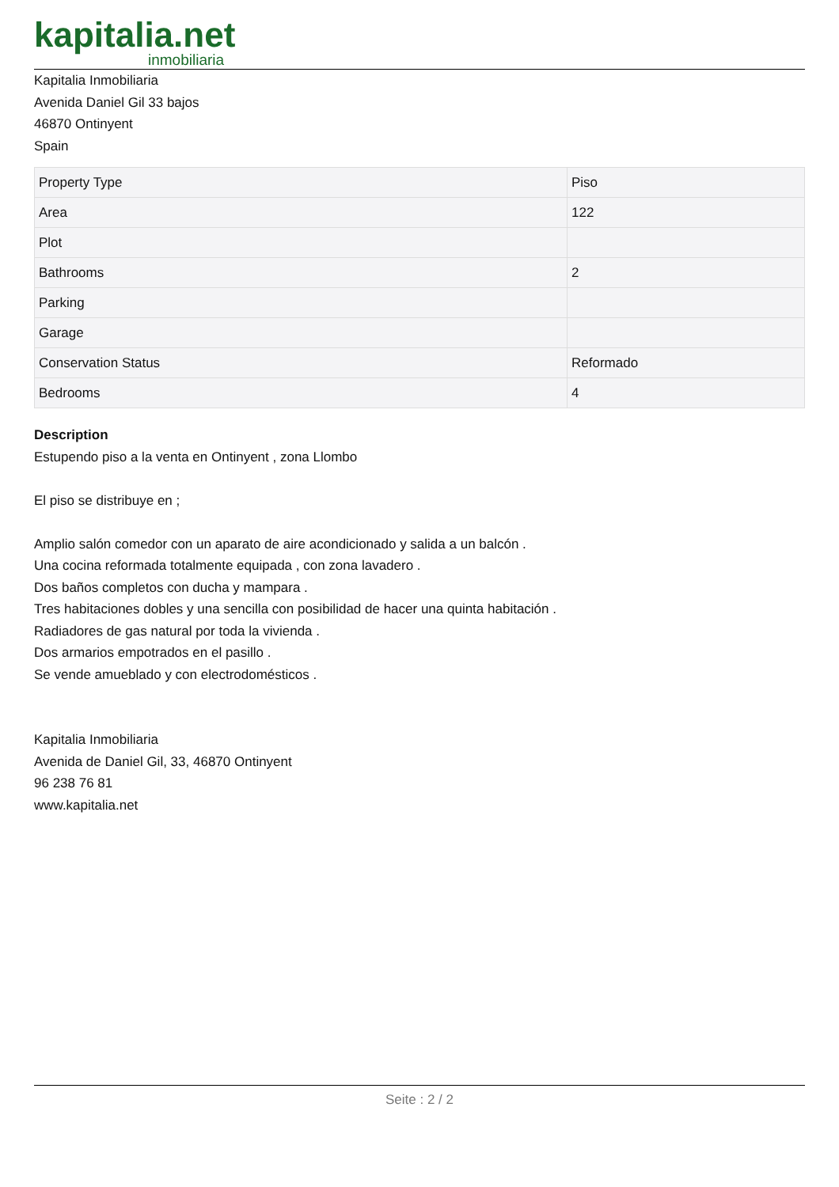kapitalia.net
inmobiliaria
Kapitalia Inmobiliaria
Avenida Daniel Gil 33 bajos
46870 Ontinyent
Spain
| Property Type | Piso |
| Area | 122 |
| Plot | |
| Bathrooms | 2 |
| Parking | |
| Garage | |
| Conservation Status | Reformado |
| Bedrooms | 4 |
Description
Estupendo piso a la venta en Ontinyent , zona Llombo
El piso se distribuye en ;
Amplio salón comedor con un aparato de aire acondicionado y salida a un balcón .
Una cocina reformada totalmente equipada , con zona lavadero .
Dos baños completos con ducha y mampara .
Tres habitaciones dobles y una sencilla con posibilidad de hacer una quinta habitación .
Radiadores de gas natural por toda la vivienda .
Dos armarios empotrados en el pasillo .
Se vende amueblado y con electrodomésticos .
Kapitalia Inmobiliaria
Avenida de Daniel Gil, 33, 46870 Ontinyent
96 238 76 81
www.kapitalia.net
Seite : 2 / 2